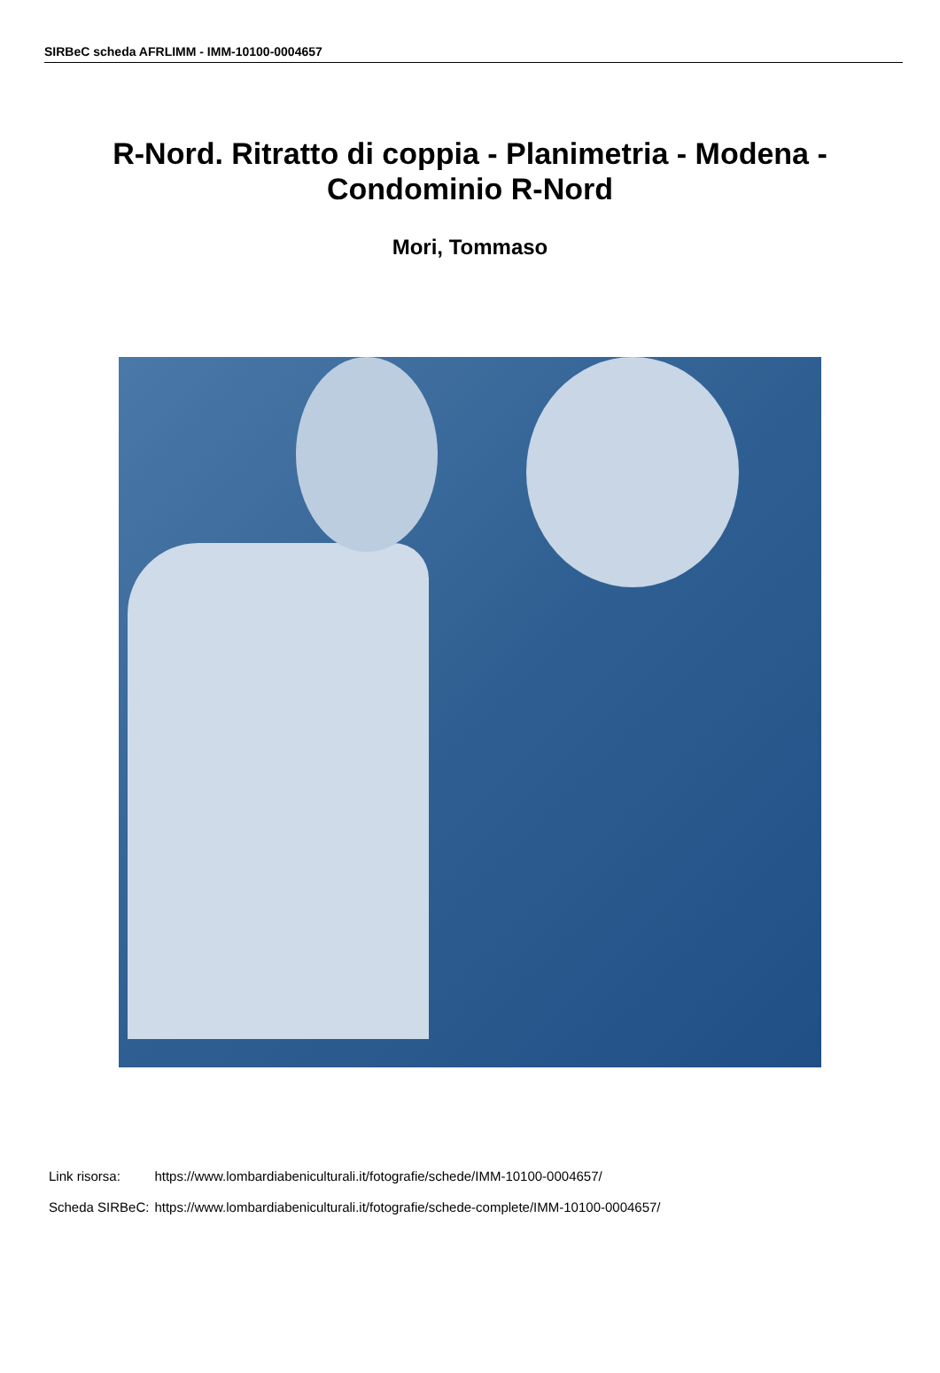SIRBeC scheda AFRLIMM - IMM-10100-0004657
R-Nord. Ritratto di coppia - Planimetria - Modena - Condominio R-Nord
Mori, Tommaso
| Link risorsa: | https://www.lombardiabeniculturali.it/fotografie/schede/IMM-10100-0004657/ |
| Scheda SIRBeC: | https://www.lombardiabeniculturali.it/fotografie/schede-complete/IMM-10100-0004657/ |